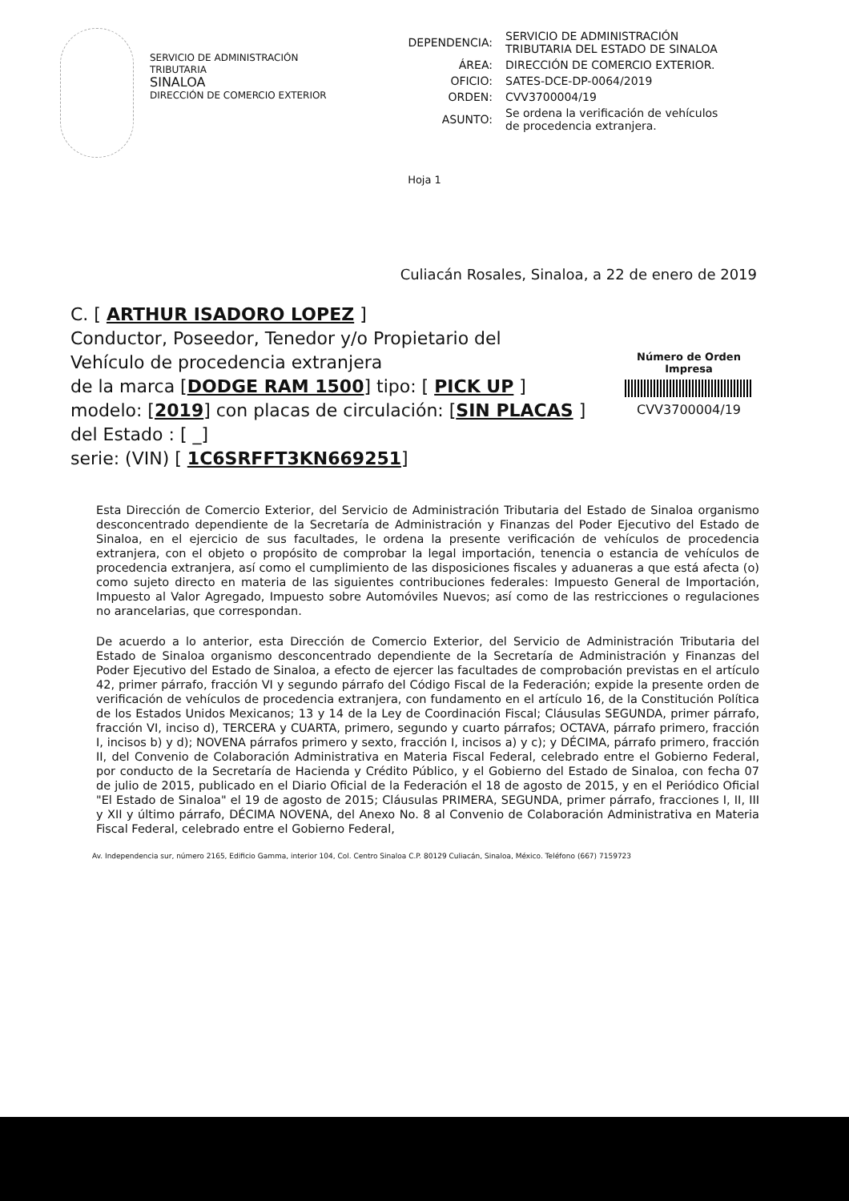SERVICIO DE ADMINISTRACIÓN TRIBUTARIA
SINALOA
DIRECCIÓN DE COMERCIO EXTERIOR
| DEPENDENCIA: | SERVICIO DE ADMINISTRACIÓN TRIBUTARIA DEL ESTADO DE SINALOA |
| ÁREA: | DIRECCIÓN DE COMERCIO EXTERIOR. |
| OFICIO: | SATES-DCE-DP-0064/2019 |
| ORDEN: | CVV3700004/19 |
| ASUNTO: | Se ordena la verificación de vehículos de procedencia extranjera. |
Hoja 1
Culiacán Rosales, Sinaloa, a 22 de enero de 2019
C. [ ARTHUR ISADORO LOPEZ ]
Conductor, Poseedor, Tenedor y/o Propietario del
Vehículo de procedencia extranjera
de la marca [DODGE RAM 1500] tipo: [ PICK UP ]
modelo: [2019] con placas de circulación: [SIN PLACAS ]
del Estado : [ _]
serie: (VIN) [ 1C6SRFFT3KN669251]
Número de Orden Impresa
CVV3700004/19
Esta Dirección de Comercio Exterior, del Servicio de Administración Tributaria del Estado de Sinaloa organismo desconcentrado dependiente de la Secretaría de Administración y Finanzas del Poder Ejecutivo del Estado de Sinaloa, en el ejercicio de sus facultades, le ordena la presente verificación de vehículos de procedencia extranjera, con el objeto o propósito de comprobar la legal importación, tenencia o estancia de vehículos de procedencia extranjera, así como el cumplimiento de las disposiciones fiscales y aduaneras a que está afecta (o) como sujeto directo en materia de las siguientes contribuciones federales: Impuesto General de Importación, Impuesto al Valor Agregado, Impuesto sobre Automóviles Nuevos; así como de las restricciones o regulaciones no arancelarias, que correspondan.
De acuerdo a lo anterior, esta Dirección de Comercio Exterior, del Servicio de Administración Tributaria del Estado de Sinaloa organismo desconcentrado dependiente de la Secretaría de Administración y Finanzas del Poder Ejecutivo del Estado de Sinaloa, a efecto de ejercer las facultades de comprobación previstas en el artículo 42, primer párrafo, fracción VI y segundo párrafo del Código Fiscal de la Federación; expide la presente orden de verificación de vehículos de procedencia extranjera, con fundamento en el artículo 16, de la Constitución Política de los Estados Unidos Mexicanos; 13 y 14 de la Ley de Coordinación Fiscal; Cláusulas SEGUNDA, primer párrafo, fracción VI, inciso d), TERCERA y CUARTA, primero, segundo y cuarto párrafos; OCTAVA, párrafo primero, fracción I, incisos b) y d); NOVENA párrafos primero y sexto, fracción I, incisos a) y c); y DÉCIMA, párrafo primero, fracción II, del Convenio de Colaboración Administrativa en Materia Fiscal Federal, celebrado entre el Gobierno Federal, por conducto de la Secretaría de Hacienda y Crédito Público, y el Gobierno del Estado de Sinaloa, con fecha 07 de julio de 2015, publicado en el Diario Oficial de la Federación el 18 de agosto de 2015, y en el Periódico Oficial "El Estado de Sinaloa" el 19 de agosto de 2015; Cláusulas PRIMERA, SEGUNDA, primer párrafo, fracciones I, II, III y XII y último párrafo, DÉCIMA NOVENA, del Anexo No. 8 al Convenio de Colaboración Administrativa en Materia Fiscal Federal, celebrado entre el Gobierno Federal,
Av. Independencia sur, número 2165, Edificio Gamma, interior 104, Col. Centro Sinaloa C.P. 80129 Culiacán, Sinaloa, México. Teléfono (667) 7159723